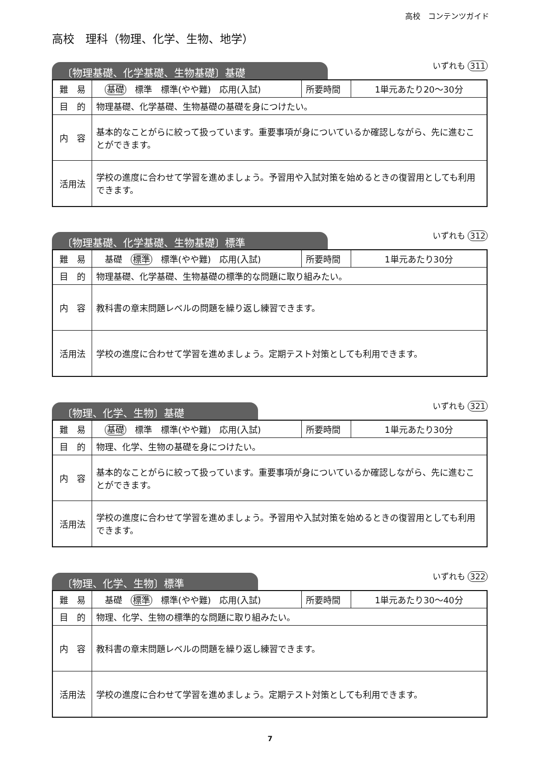高校　コンテンツガイド
高校　理科（物理、化学、生物、地学）
〔物理基礎、化学基礎、生物基礎〕基礎
いずれも 311
| 難 易 | 基礎 標準 標準(やや難) 応用(入試) | 所要時間 | 1単元あたり20～30分 |
| 目 的 | 物理基礎、化学基礎、生物基礎の基礎を身につけたい。 | | |
| 内 容 | 基本的なことがらに絞って扱っています。重要事項が身についているか確認しながら、先に進むことができます。 | | |
| 活用法 | 学校の進度に合わせて学習を進めましょう。予習用や入試対策を始めるときの復習用としても利用できます。 | | |
〔物理基礎、化学基礎、生物基礎〕標準
いずれも 312
| 難 易 | 基礎 標準 標準(やや難) 応用(入試) | 所要時間 | 1単元あたり30分 |
| 目 的 | 物理基礎、化学基礎、生物基礎の標準的な問題に取り組みたい。 | | |
| 内 容 | 教科書の章末問題レベルの問題を繰り返し練習できます。 | | |
| 活用法 | 学校の進度に合わせて学習を進めましょう。定期テスト対策としても利用できます。 | | |
〔物理、化学、生物〕基礎
いずれも 321
| 難 易 | 基礎 標準 標準(やや難) 応用(入試) | 所要時間 | 1単元あたり30分 |
| 目 的 | 物理、化学、生物の基礎を身につけたい。 | | |
| 内 容 | 基本的なことがらに絞って扱っています。重要事項が身についているか確認しながら、先に進むことができます。 | | |
| 活用法 | 学校の進度に合わせて学習を進めましょう。予習用や入試対策を始めるときの復習用としても利用できます。 | | |
〔物理、化学、生物〕標準
いずれも 322
| 難 易 | 基礎 標準 標準(やや難) 応用(入試) | 所要時間 | 1単元あたり30～40分 |
| 目 的 | 物理、化学、生物の標準的な問題に取り組みたい。 | | |
| 内 容 | 教科書の章末問題レベルの問題を繰り返し練習できます。 | | |
| 活用法 | 学校の進度に合わせて学習を進めましょう。定期テスト対策としても利用できます。 | | |
7